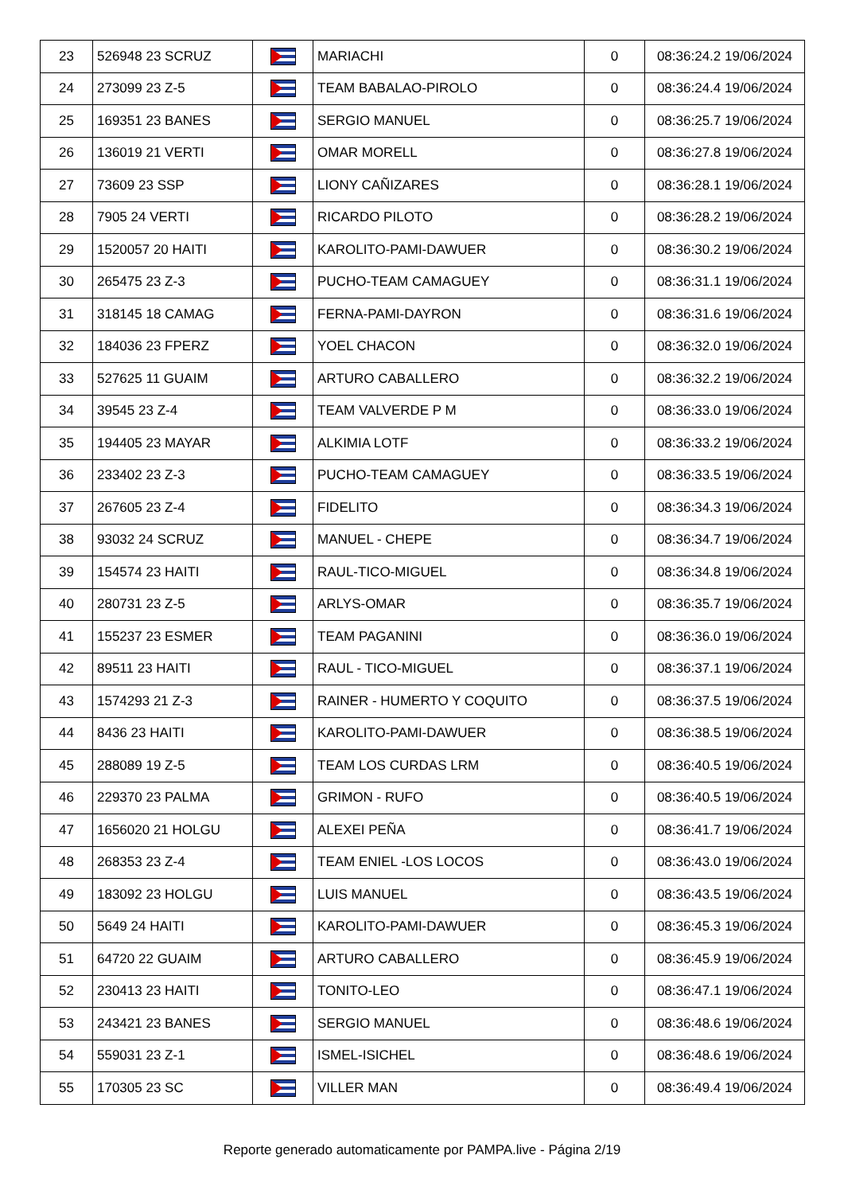| 23 | 526948 23 SCRUZ | | MARIACHI | 0 | 08:36:24.2 19/06/2024 |
| 24 | 273099 23 Z-5 | | TEAM BABALAO-PIROLO | 0 | 08:36:24.4 19/06/2024 |
| 25 | 169351 23 BANES | | SERGIO MANUEL | 0 | 08:36:25.7 19/06/2024 |
| 26 | 136019 21 VERTI | | OMAR MORELL | 0 | 08:36:27.8 19/06/2024 |
| 27 | 73609 23 SSP | | LIONY CAÑIZARES | 0 | 08:36:28.1 19/06/2024 |
| 28 | 7905 24 VERTI | | RICARDO PILOTO | 0 | 08:36:28.2 19/06/2024 |
| 29 | 1520057 20 HAITI | | KAROLITO-PAMI-DAWUER | 0 | 08:36:30.2 19/06/2024 |
| 30 | 265475 23 Z-3 | | PUCHO-TEAM CAMAGUEY | 0 | 08:36:31.1 19/06/2024 |
| 31 | 318145 18 CAMAG | | FERNA-PAMI-DAYRON | 0 | 08:36:31.6 19/06/2024 |
| 32 | 184036 23 FPERZ | | YOEL CHACON | 0 | 08:36:32.0 19/06/2024 |
| 33 | 527625 11 GUAIM | | ARTURO CABALLERO | 0 | 08:36:32.2 19/06/2024 |
| 34 | 39545 23 Z-4 | | TEAM VALVERDE P M | 0 | 08:36:33.0 19/06/2024 |
| 35 | 194405 23 MAYAR | | ALKIMIA LOTF | 0 | 08:36:33.2 19/06/2024 |
| 36 | 233402 23 Z-3 | | PUCHO-TEAM CAMAGUEY | 0 | 08:36:33.5 19/06/2024 |
| 37 | 267605 23 Z-4 | | FIDELITO | 0 | 08:36:34.3 19/06/2024 |
| 38 | 93032 24 SCRUZ | | MANUEL - CHEPE | 0 | 08:36:34.7 19/06/2024 |
| 39 | 154574 23 HAITI | | RAUL-TICO-MIGUEL | 0 | 08:36:34.8 19/06/2024 |
| 40 | 280731 23 Z-5 | | ARLYS-OMAR | 0 | 08:36:35.7 19/06/2024 |
| 41 | 155237 23 ESMER | | TEAM PAGANINI | 0 | 08:36:36.0 19/06/2024 |
| 42 | 89511 23 HAITI | | RAUL - TICO-MIGUEL | 0 | 08:36:37.1 19/06/2024 |
| 43 | 1574293 21 Z-3 | | RAINER - HUMERTO Y COQUITO | 0 | 08:36:37.5 19/06/2024 |
| 44 | 8436 23 HAITI | | KAROLITO-PAMI-DAWUER | 0 | 08:36:38.5 19/06/2024 |
| 45 | 288089 19 Z-5 | | TEAM LOS CURDAS LRM | 0 | 08:36:40.5 19/06/2024 |
| 46 | 229370 23 PALMA | | GRIMON - RUFO | 0 | 08:36:40.5 19/06/2024 |
| 47 | 1656020 21 HOLGU | | ALEXEI PEÑA | 0 | 08:36:41.7 19/06/2024 |
| 48 | 268353 23 Z-4 | | TEAM ENIEL -LOS LOCOS | 0 | 08:36:43.0 19/06/2024 |
| 49 | 183092 23 HOLGU | | LUIS MANUEL | 0 | 08:36:43.5 19/06/2024 |
| 50 | 5649 24 HAITI | | KAROLITO-PAMI-DAWUER | 0 | 08:36:45.3 19/06/2024 |
| 51 | 64720 22 GUAIM | | ARTURO CABALLERO | 0 | 08:36:45.9 19/06/2024 |
| 52 | 230413 23 HAITI | | TONITO-LEO | 0 | 08:36:47.1 19/06/2024 |
| 53 | 243421 23 BANES | | SERGIO MANUEL | 0 | 08:36:48.6 19/06/2024 |
| 54 | 559031 23 Z-1 | | ISMEL-ISICHEL | 0 | 08:36:48.6 19/06/2024 |
| 55 | 170305 23 SC | | VILLER MAN | 0 | 08:36:49.4 19/06/2024 |
Reporte generado automaticamente por PAMPA.live - Página 2/19